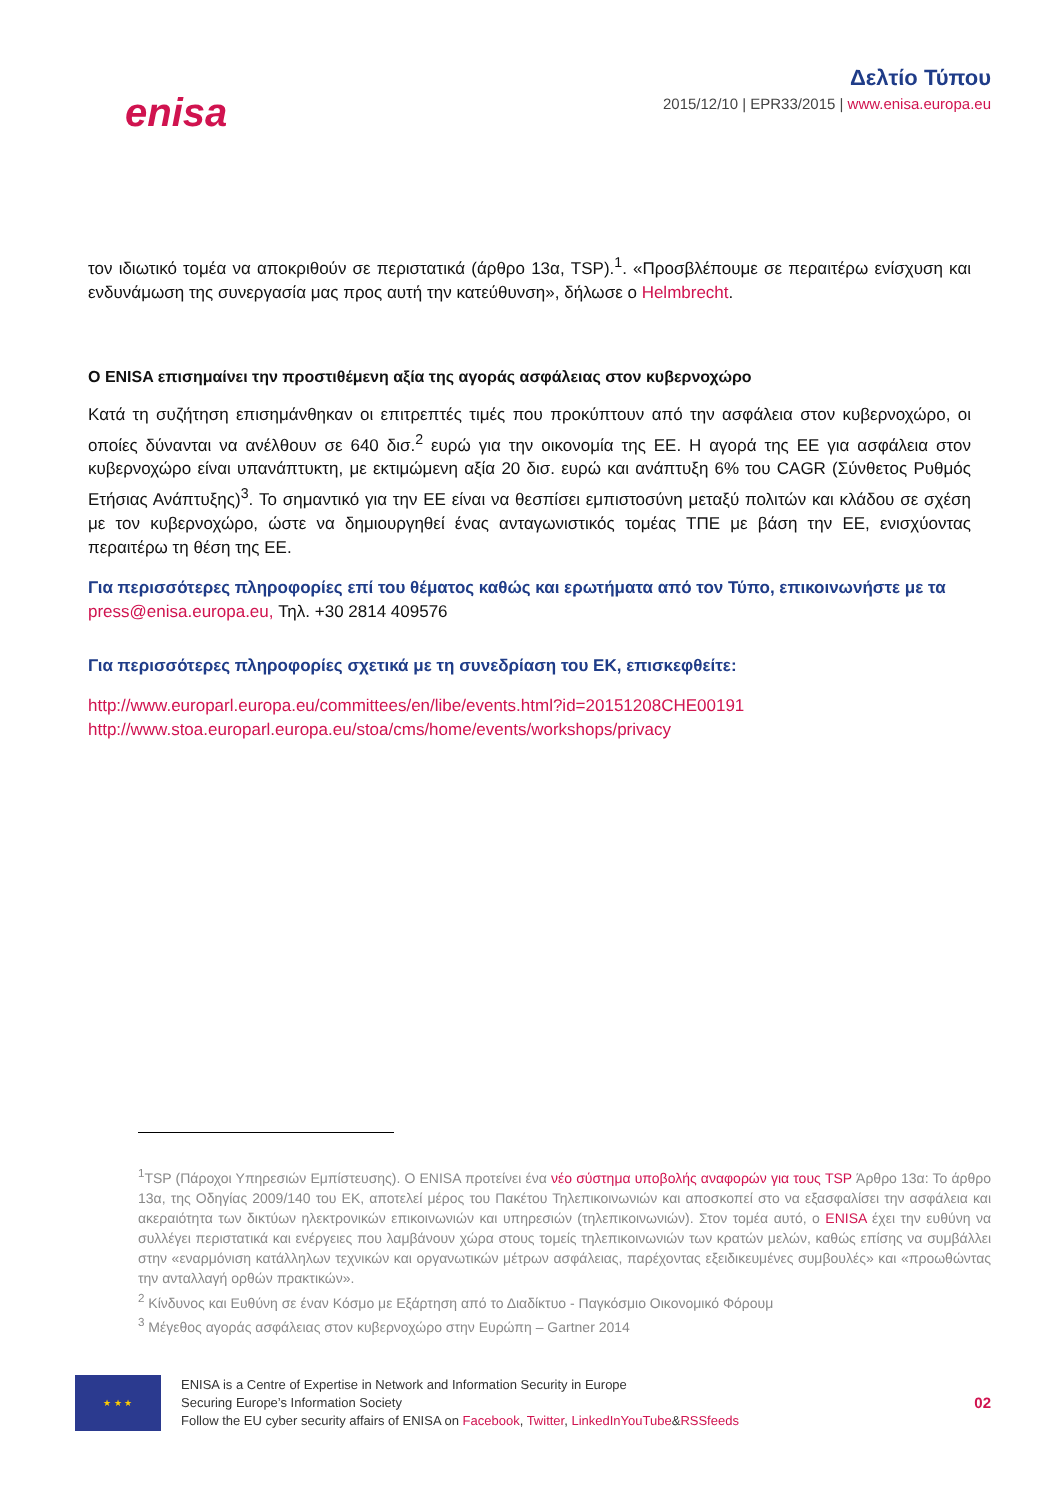enisa
Δελτίο Τύπου
2015/12/10 | EPR33/2015 | www.enisa.europa.eu
τον ιδιωτικό τομέα να αποκριθούν σε περιστατικά (άρθρο 13α, TSP).<sup>1</sup>. «Προσβλέπουμε σε περαιτέρω ενίσχυση και ενδυνάμωση της συνεργασία μας προς αυτή την κατεύθυνση», δήλωσε ο Helmbrecht.
Ο ENISA επισημαίνει την προστιθέμενη αξία της αγοράς ασφάλειας στον κυβερνοχώρο
Κατά τη συζήτηση επισημάνθηκαν οι επιτρεπτές τιμές που προκύπτουν από την ασφάλεια στον κυβερνοχώρο, οι οποίες δύνανται να ανέλθουν σε 640 δισ.<sup>2</sup> ευρώ για την οικονομία της ΕΕ. Η αγορά της ΕΕ για ασφάλεια στον κυβερνοχώρο είναι υπανάπτυκτη, με εκτιμώμενη αξία 20 δισ. ευρώ και ανάπτυξη 6% του CAGR (Σύνθετος Ρυθμός Ετήσιας Ανάπτυξης)<sup>3</sup>. Το σημαντικό για την ΕΕ είναι να θεσπίσει εμπιστοσύνη μεταξύ πολιτών και κλάδου σε σχέση με τον κυβερνοχώρο, ώστε να δημιουργηθεί ένας ανταγωνιστικός τομέας ΤΠΕ με βάση την ΕΕ, ενισχύοντας περαιτέρω τη θέση της ΕΕ.
Για περισσότερες πληροφορίες επί του θέματος καθώς και ερωτήματα από τον Τύπο, επικοινωνήστε με τα
press@enisa.europa.eu, Τηλ. +30 2814 409576
Για περισσότερες πληροφορίες σχετικά με τη συνεδρίαση του ΕΚ, επισκεφθείτε:
http://www.europarl.europa.eu/committees/en/libe/events.html?id=20151208CHE00191
http://www.stoa.europarl.europa.eu/stoa/cms/home/events/workshops/privacy
<sup>1</sup> TSP (Πάροχοι Υπηρεσιών Εμπίστευσης). Ο ENISA προτείνει ένα νέο σύστημα υποβολής αναφορών για τους TSP Άρθρο 13α: Το άρθρο 13α, της Οδηγίας 2009/140 του ΕΚ, αποτελεί μέρος του Πακέτου Τηλεπικοινωνιών και αποσκοπεί στο να εξασφαλίσει την ασφάλεια και ακεραιότητα των δικτύων ηλεκτρονικών επικοινωνιών και υπηρεσιών (τηλεπικοινωνιών). Στον τομέα αυτό, ο ENISA έχει την ευθύνη να συλλέγει περιστατικά και ενέργειες που λαμβάνουν χώρα στους τομείς τηλεπικοινωνιών των κρατών μελών, καθώς επίσης να συμβάλλει στην «εναρμόνιση κατάλληλων τεχνικών και οργανωτικών μέτρων ασφάλειας, παρέχοντας εξειδικευμένες συμβουλές» και «προωθώντας την ανταλλαγή ορθών πρακτικών».
<sup>2</sup> Κίνδυνος και Ευθύνη σε έναν Κόσμο με Εξάρτηση από το Διαδίκτυο - Παγκόσμιο Οικονομικό Φόρουμ
<sup>3</sup> Μέγεθος αγοράς ασφάλειας στον κυβερνοχώρο στην Ευρώπη – Gartner 2014
★ ★ ★
ENISA is a Centre of Expertise in Network and Information Security in Europe
Securing Europe’s Information Society
Follow the EU cyber security affairs of ENISA on Facebook, Twitter, LinkedIn YouTube&RSSfeeds
02